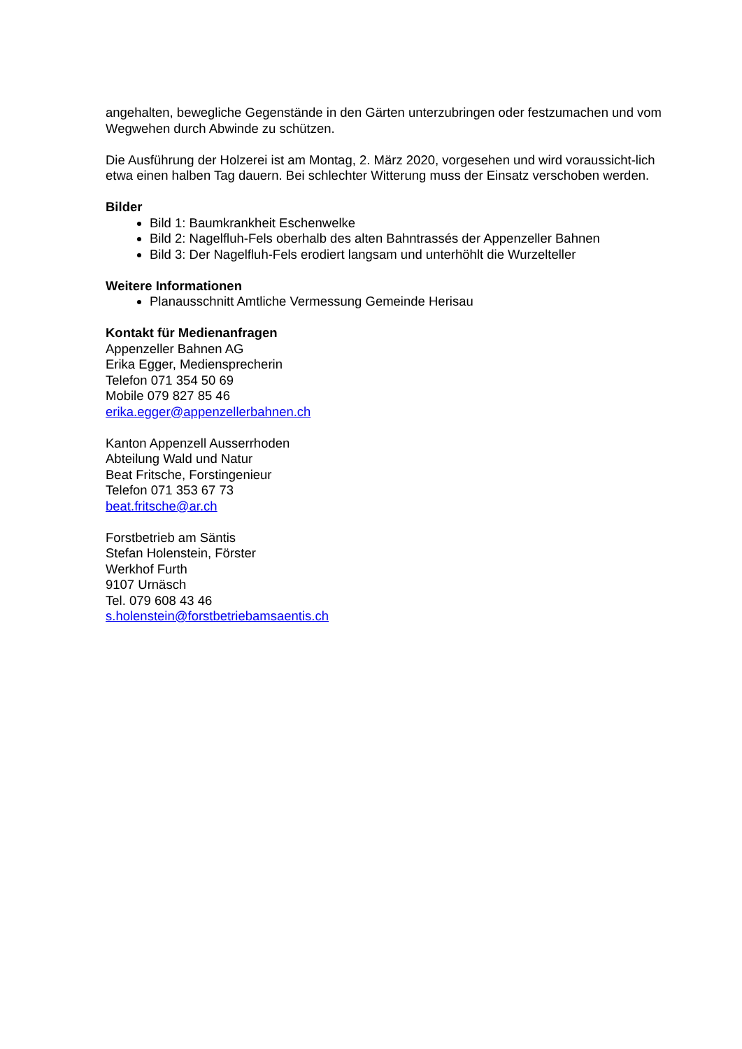angehalten, bewegliche Gegenstände in den Gärten unterzubringen oder festzumachen und vom Wegwehen durch Abwinde zu schützen.
Die Ausführung der Holzerei ist am Montag, 2. März 2020, vorgesehen und wird voraussicht-lich etwa einen halben Tag dauern. Bei schlechter Witterung muss der Einsatz verschoben werden.
Bilder
Bild 1: Baumkrankheit Eschenwelke
Bild 2: Nagelfluh-Fels oberhalb des alten Bahntrassés der Appenzeller Bahnen
Bild 3: Der Nagelfluh-Fels erodiert langsam und unterhöhlt die Wurzelteller
Weitere Informationen
Planausschnitt Amtliche Vermessung Gemeinde Herisau
Kontakt für Medienanfragen
Appenzeller Bahnen AG
Erika Egger, Mediensprecherin
Telefon 071 354 50 69
Mobile 079 827 85 46
erika.egger@appenzellerbahnen.ch
Kanton Appenzell Ausserrhoden
Abteilung Wald und Natur
Beat Fritsche, Forstingenieur
Telefon 071 353 67 73
beat.fritsche@ar.ch
Forstbetrieb am Säntis
Stefan Holenstein, Förster
Werkhof Furth
9107 Urnäsch
Tel. 079 608 43 46
s.holenstein@forstbetriebamsaentis.ch